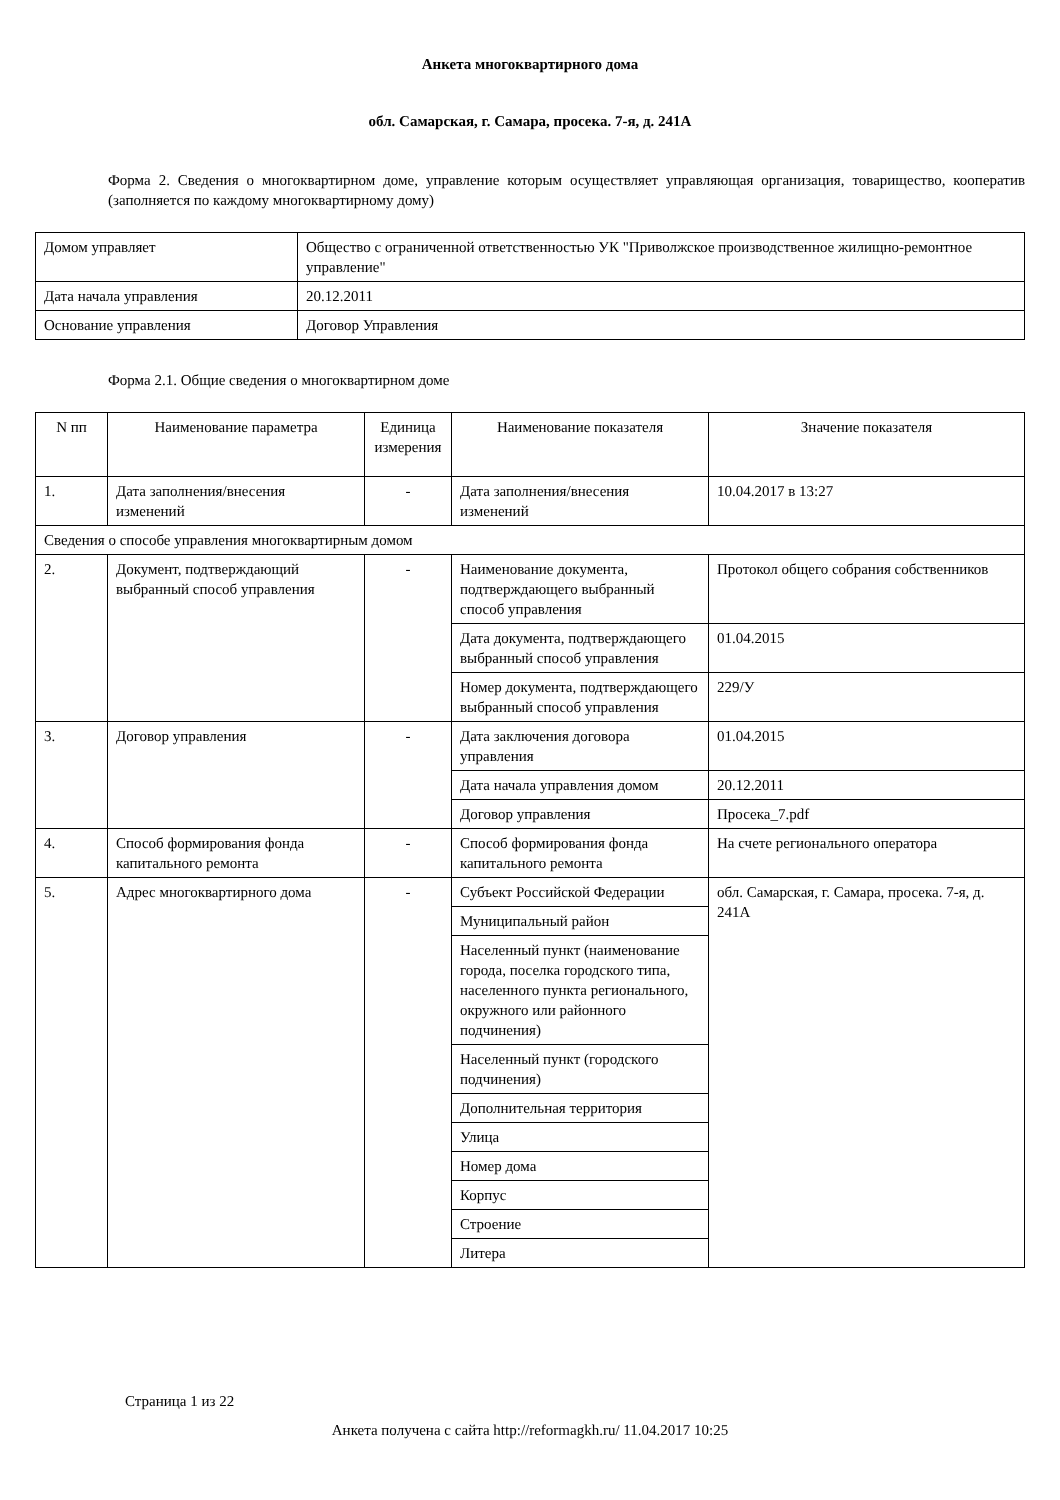Анкета многоквартирного дома
обл. Самарская, г. Самара, просека. 7-я, д. 241А
Форма 2. Сведения о многоквартирном доме, управление которым осуществляет управляющая организация, товарищество, кооператив (заполняется по каждому многоквартирному дому)
| Домом управляет | Общество с ограниченной ответственностью УК "Приволжское производственное жилищно-ремонтное управление" |
| Дата начала управления | 20.12.2011 |
| Основание управления | Договор Управления |
Форма 2.1. Общие сведения о многоквартирном доме
| N пп | Наименование параметра | Единица измерения | Наименование показателя | Значение показателя |
| --- | --- | --- | --- | --- |
| 1. | Дата заполнения/внесения изменений | - | Дата заполнения/внесения изменений | 10.04.2017 в 13:27 |
| Сведения о способе управления многоквартирным домом | | | | |
| 2. | Документ, подтверждающий выбранный способ управления | - | Наименование документа, подтверждающего выбранный способ управления | Протокол общего собрания собственников |
| | | | Дата документа, подтверждающего выбранный способ управления | 01.04.2015 |
| | | | Номер документа, подтверждающего выбранный способ управления | 229/У |
| 3. | Договор управления | - | Дата заключения договора управления | 01.04.2015 |
| | | | Дата начала управления домом | 20.12.2011 |
| | | | Договор управления | Просека_7.pdf |
| 4. | Способ формирования фонда капитального ремонта | - | Способ формирования фонда капитального ремонта | На счете регионального оператора |
| 5. | Адрес многоквартирного дома | - | Субъект Российской Федерации | обл. Самарская, г. Самара, просека. 7-я, д. 241А |
| | | | Муниципальный район | |
| | | | Населенный пункт (наименование города, поселка городского типа, населенного пункта регионального, окружного или районного подчинения) | |
| | | | Населенный пункт (городского подчинения) | |
| | | | Дополнительная территория | |
| | | | Улица | |
| | | | Номер дома | |
| | | | Корпус | |
| | | | Строение | |
| | | | Литера | |
Страница 1 из 22
Анкета получена с сайта http://reformagkh.ru/ 11.04.2017 10:25